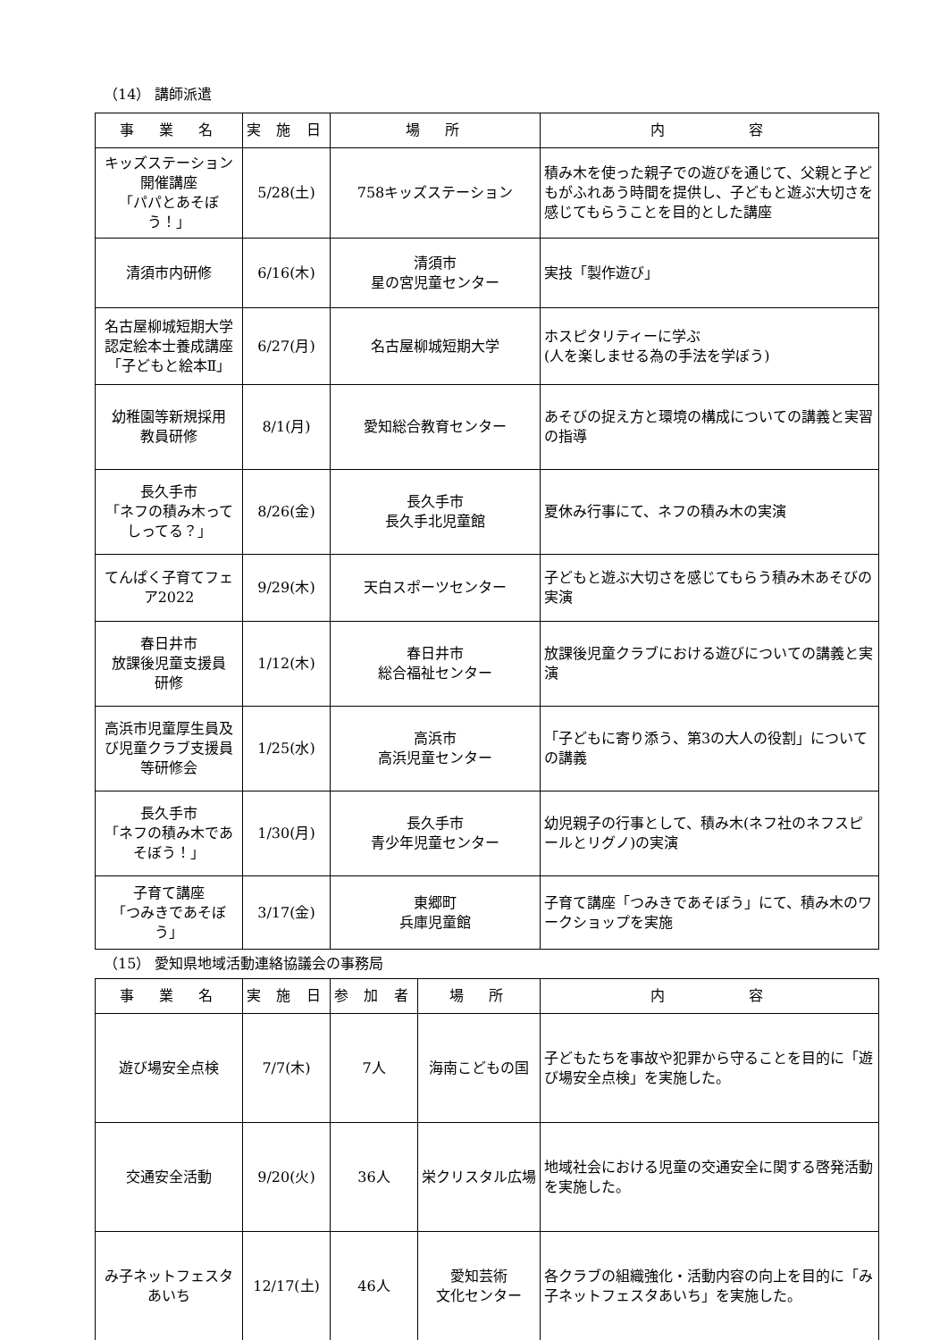（14） 講師派遣
| 事 業 名 | 実 施 日 | 場 所 | 内 容 |
| --- | --- | --- | --- |
| キッズステーション 開催講座 「パパとあそぼう！」 | 5/28(土) | 758キッズステーション | 積み木を使った親子での遊びを通じて、父親と子どもがふれあう時間を提供し、子どもと遊ぶ大切さを感じてもらうことを目的とした講座 |
| 清須市内研修 | 6/16(木) | 清須市 星の宮児童センター | 実技「製作遊び」 |
| 名古屋柳城短期大学認定絵本士養成講座 「子どもと絵本Ⅱ」 | 6/27(月) | 名古屋柳城短期大学 | ホスピタリティーに学ぶ (人を楽しませる為の手法を学ぼう) |
| 幼稚園等新規採用 教員研修 | 8/1(月) | 愛知総合教育センター | あそびの捉え方と環境の構成についての講義と実習の指導 |
| 長久手市 「ネフの積み木って しってる？」 | 8/26(金) | 長久手市 長久手北児童館 | 夏休み行事にて、ネフの積み木の実演 |
| てんぱく子育てフェア2022 | 9/29(木) | 天白スポーツセンター | 子どもと遊ぶ大切さを感じてもらう積み木あそびの実演 |
| 春日井市 放課後児童支援員 研修 | 1/12(木) | 春日井市 総合福祉センター | 放課後児童クラブにおける遊びについての講義と実演 |
| 高浜市児童厚生員及び児童クラブ支援員等研修会 | 1/25(水) | 高浜市 高浜児童センター | 「子どもに寄り添う、第3の大人の役割」についての講義 |
| 長久手市 「ネフの積み木であそぼう！」 | 1/30(月) | 長久手市 青少年児童センター | 幼児親子の行事として、積み木(ネフ社のネフスピールとリグノ)の実演 |
| 子育て講座 「つみきであそぼう」 | 3/17(金) | 東郷町 兵庫児童館 | 子育て講座「つみきであそぼう」にて、積み木のワークショップを実施 |
（15） 愛知県地域活動連絡協議会の事務局
| 事 業 名 | 実 施 日 | 参 加 者 | 場 所 | 内 容 |
| --- | --- | --- | --- | --- |
| 遊び場安全点検 | 7/7(木) | 7人 | 海南こどもの国 | 子どもたちを事故や犯罪から守ることを目的に「遊び場安全点検」を実施した。 |
| 交通安全活動 | 9/20(火) | 36人 | 栄クリスタル広場 | 地域社会における児童の交通安全に関する啓発活動を実施した。 |
| み子ネットフェスタ あいち | 12/17(土) | 46人 | 愛知芸術 文化センター | 各クラブの組織強化・活動内容の向上を目的に「み子ネットフェスタあいち」を実施した。 |